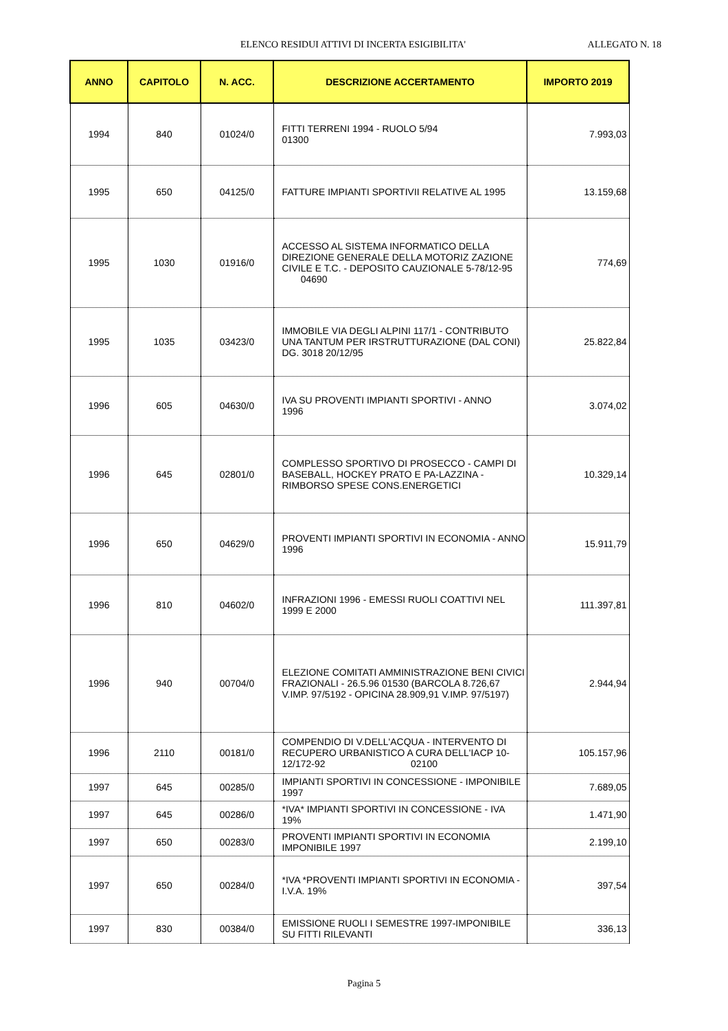ELENCO RESIDUI ATTIVI DI INCERTA ESIGIBILITA'
ALLEGATO N. 18
| ANNO | CAPITOLO | N. ACC. | DESCRIZIONE ACCERTAMENTO | IMPORTO 2019 |
| --- | --- | --- | --- | --- |
| 1994 | 840 | 01024/0 | FITTI TERRENI 1994 - RUOLO 5/94 01300 | 7.993,03 |
| 1995 | 650 | 04125/0 | FATTURE IMPIANTI SPORTIVII RELATIVE AL 1995 | 13.159,68 |
| 1995 | 1030 | 01916/0 | ACCESSO AL SISTEMA INFORMATICO DELLA DIREZIONE GENERALE DELLA MOTORIZ ZAZIONE CIVILE E T.C. - DEPOSITO CAUZIONALE 5-78/12-95 04690 | 774,69 |
| 1995 | 1035 | 03423/0 | IMMOBILE VIA DEGLI ALPINI 117/1 - CONTRIBUTO UNA TANTUM PER IRSTRUTTURAZIONE (DAL CONI) DG. 3018 20/12/95 | 25.822,84 |
| 1996 | 605 | 04630/0 | IVA SU PROVENTI IMPIANTI SPORTIVI - ANNO 1996 | 3.074,02 |
| 1996 | 645 | 02801/0 | COMPLESSO SPORTIVO DI PROSECCO - CAMPI DI BASEBALL, HOCKEY PRATO E PA-LAZZINA - RIMBORSO SPESE CONS.ENERGETICI | 10.329,14 |
| 1996 | 650 | 04629/0 | PROVENTI IMPIANTI SPORTIVI IN ECONOMIA - ANNO 1996 | 15.911,79 |
| 1996 | 810 | 04602/0 | INFRAZIONI 1996 - EMESSI RUOLI COATTIVI NEL 1999 E 2000 | 111.397,81 |
| 1996 | 940 | 00704/0 | ELEZIONE COMITATI AMMINISTRAZIONE BENI CIVICI FRAZIONALI - 26.5.96 01530 (BARCOLA 8.726,67 V.IMP. 97/5192 - OPICINA 28.909,91 V.IMP. 97/5197) | 2.944,94 |
| 1996 | 2110 | 00181/0 | COMPENDIO DI V.DELL'ACQUA - INTERVENTO DI RECUPERO URBANISTICO A CURA DELL'IACP 10-12/172-92 02100 | 105.157,96 |
| 1997 | 645 | 00285/0 | IMPIANTI SPORTIVI IN CONCESSIONE - IMPONIBILE 1997 | 7.689,05 |
| 1997 | 645 | 00286/0 | *IVA* IMPIANTI SPORTIVI IN CONCESSIONE - IVA 19% | 1.471,90 |
| 1997 | 650 | 00283/0 | PROVENTI IMPIANTI SPORTIVI IN ECONOMIA IMPONIBILE 1997 | 2.199,10 |
| 1997 | 650 | 00284/0 | *IVA *PROVENTI IMPIANTI SPORTIVI IN ECONOMIA -I.V.A. 19% | 397,54 |
| 1997 | 830 | 00384/0 | EMISSIONE RUOLI I SEMESTRE 1997-IMPONIBILE SU FITTI RILEVANTI | 336,13 |
Pagina 5